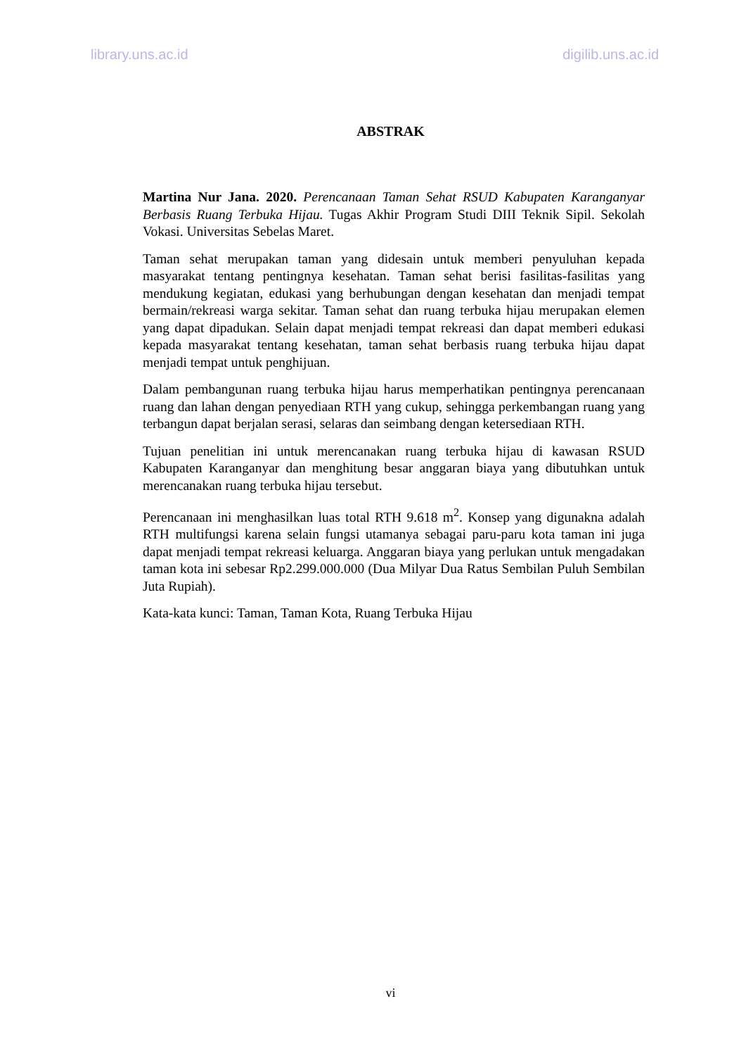library.uns.ac.id digilib.uns.ac.id
ABSTRAK
Martina Nur Jana. 2020. Perencanaan Taman Sehat RSUD Kabupaten Karanganyar Berbasis Ruang Terbuka Hijau. Tugas Akhir Program Studi DIII Teknik Sipil. Sekolah Vokasi. Universitas Sebelas Maret.
Taman sehat merupakan taman yang didesain untuk memberi penyuluhan kepada masyarakat tentang pentingnya kesehatan. Taman sehat berisi fasilitas-fasilitas yang mendukung kegiatan, edukasi yang berhubungan dengan kesehatan dan menjadi tempat bermain/rekreasi warga sekitar. Taman sehat dan ruang terbuka hijau merupakan elemen yang dapat dipadukan. Selain dapat menjadi tempat rekreasi dan dapat memberi edukasi kepada masyarakat tentang kesehatan, taman sehat berbasis ruang terbuka hijau dapat menjadi tempat untuk penghijuan.
Dalam pembangunan ruang terbuka hijau harus memperhatikan pentingnya perencanaan ruang dan lahan dengan penyediaan RTH yang cukup, sehingga perkembangan ruang yang terbangun dapat berjalan serasi, selaras dan seimbang dengan ketersediaan RTH.
Tujuan penelitian ini untuk merencanakan ruang terbuka hijau di kawasan RSUD Kabupaten Karanganyar dan menghitung besar anggaran biaya yang dibutuhkan untuk merencanakan ruang terbuka hijau tersebut.
Perencanaan ini menghasilkan luas total RTH 9.618 m<sup>2</sup>. Konsep yang digunakna adalah RTH multifungsi karena selain fungsi utamanya sebagai paru-paru kota taman ini juga dapat menjadi tempat rekreasi keluarga. Anggaran biaya yang perlukan untuk mengadakan taman kota ini sebesar Rp2.299.000.000 (Dua Milyar Dua Ratus Sembilan Puluh Sembilan Juta Rupiah).
Kata-kata kunci: Taman, Taman Kota, Ruang Terbuka Hijau
vi